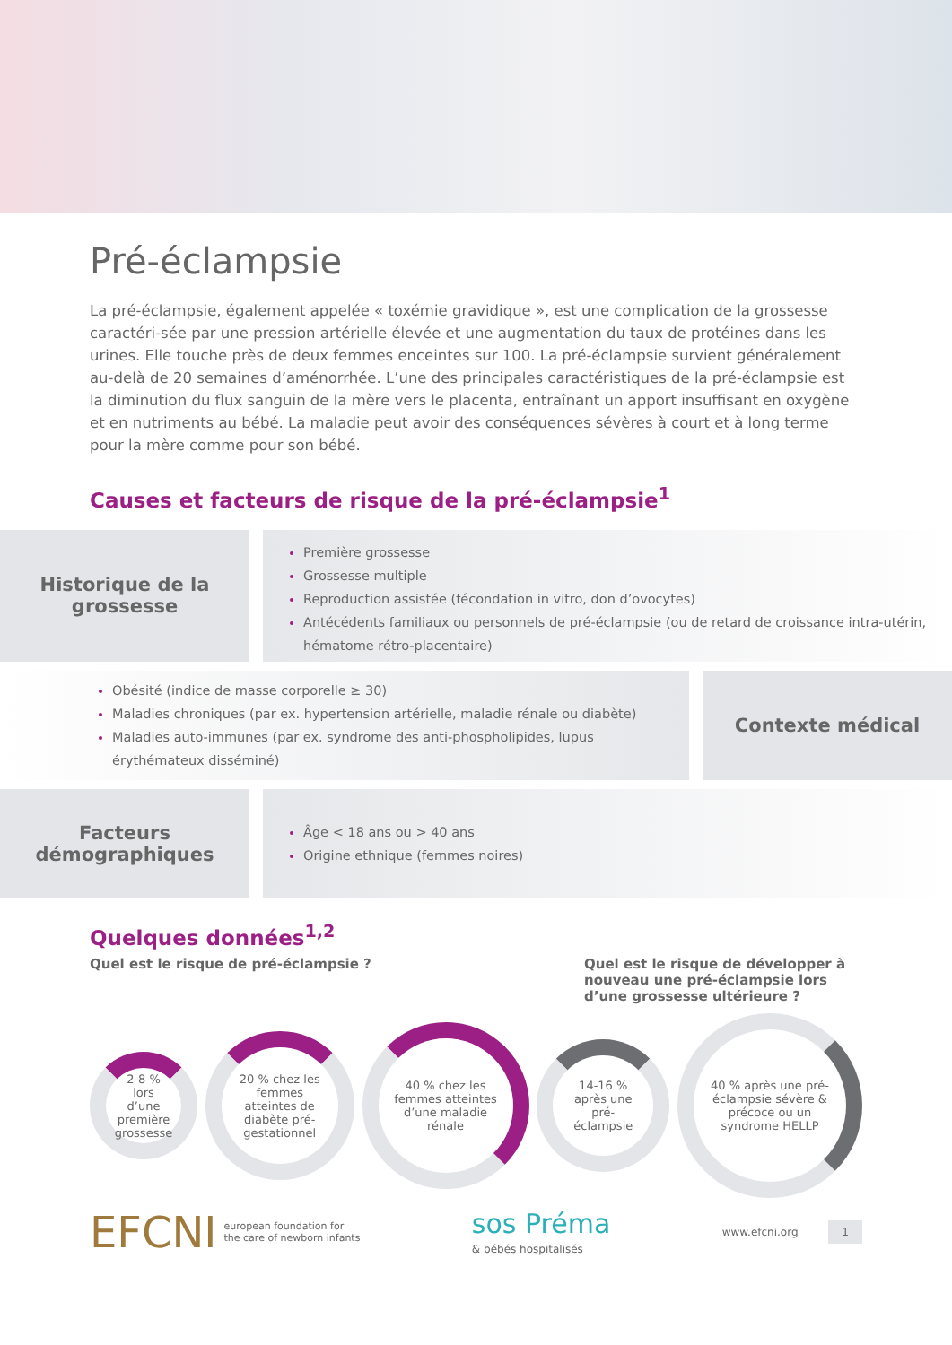Pré-éclampsie
La pré-éclampsie, également appelée « toxémie gravidique », est une complication de la grossesse caractéri-sée par une pression artérielle élevée et une augmentation du taux de protéines dans les urines. Elle touche près de deux femmes enceintes sur 100. La pré-éclampsie survient généralement au-delà de 20 semaines d’aménorrhée. L’une des principales caractéristiques de la pré-éclampsie est la diminution du flux sanguin de la mère vers le placenta, entraînant un apport insuffisant en oxygène et en nutriments au bébé. La maladie peut avoir des conséquences sévères à court et à long terme pour la mère comme pour son bébé.
Causes et facteurs de risque de la pré-éclampsie<sup>1</sup>
Historique de la grossesse
Première grossesse
Grossesse multiple
Reproduction assistée (fécondation in vitro, don d’ovocytes)
Antécédents familiaux ou personnels de pré-éclampsie (ou de retard de croissance intra-utérin, hématome rétro-placentaire)
Obésité (indice de masse corporelle ≥ 30)
Maladies chroniques (par ex. hypertension artérielle, maladie rénale ou diabète)
Maladies auto-immunes (par ex. syndrome des anti-phospholipides, lupus érythémateux disséminé)
Contexte médical
Facteurs démographiques
Âge < 18 ans ou > 40 ans
Origine ethnique (femmes noires)
Quelques données<sup>1,2</sup>
Quel est le risque de pré-éclampsie ?
Quel est le risque de développer à nouveau une pré-éclampsie lors d’une grossesse ultérieure ?
2-8 % lors d’une première grossesse
20 % chez les femmes atteintes de diabète pré-gestationnel
40 % chez les femmes atteintes d’une maladie rénale
14-16 % après une pré-éclampsie
40 % après une pré-éclampsie sévère & précoce ou un syndrome HELLP
EFCNI european foundation for
the care of newborn infants
sos Préma
& bébés hospitalisés
www.efcni.org 1